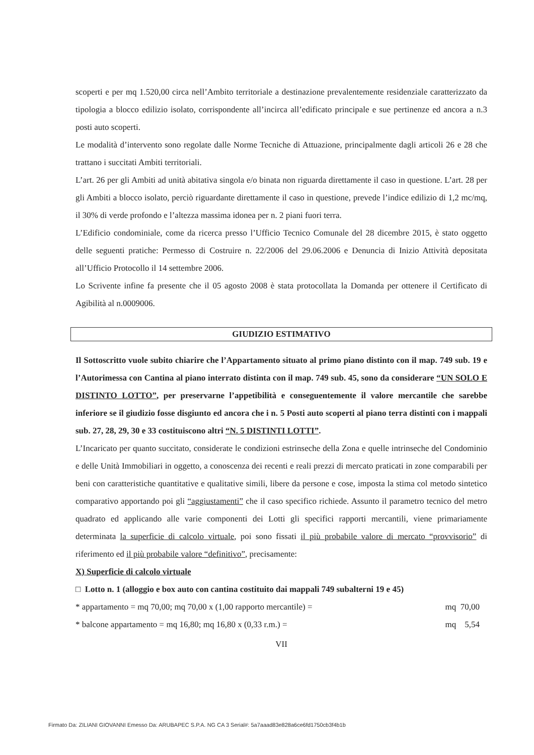scoperti e per mq 1.520,00 circa nell’Ambito territoriale a destinazione prevalentemente residenziale caratterizzato da tipologia a blocco edilizio isolato, corrispondente all’incirca all’edificato principale e sue pertinenze ed ancora a n.3 posti auto scoperti.
Le modalità d’intervento sono regolate dalle Norme Tecniche di Attuazione, principalmente dagli articoli 26 e 28 che trattano i succitati Ambiti territoriali.
L’art. 26 per gli Ambiti ad unità abitativa singola e/o binata non riguarda direttamente il caso in questione. L’art. 28 per gli Ambiti a blocco isolato, perciò riguardante direttamente il caso in questione, prevede l’indice edilizio di 1,2 mc/mq, il 30% di verde profondo e l’altezza massima idonea per n. 2 piani fuori terra.
L’Edificio condominiale, come da ricerca presso l’Ufficio Tecnico Comunale del 28 dicembre 2015, è stato oggetto delle seguenti pratiche: Permesso di Costruire n. 22/2006 del 29.06.2006 e Denuncia di Inizio Attività depositata all’Ufficio Protocollo il 14 settembre 2006.
Lo Scrivente infine fa presente che il 05 agosto 2008 è stata protocollata la Domanda per ottenere il Certificato di Agibilità al n.0009006.
GIUDIZIO ESTIMATIVO
Il Sottoscritto vuole subito chiarire che l’Appartamento situato al primo piano distinto con il map. 749 sub. 19 e l’Autorimessa con Cantina al piano interrato distinta con il map. 749 sub. 45, sono da considerare “UN SOLO E DISTINTO LOTTO”, per preservarne l’appetibilità e conseguentemente il valore mercantile che sarebbe inferiore se il giudizio fosse disgiunto ed ancora che i n. 5 Posti auto scoperti al piano terra distinti con i mappali sub. 27, 28, 29, 30 e 33 costituiscono altri “N. 5 DISTINTI LOTTI”.
L’Incaricato per quanto succitato, considerate le condizioni estrinseche della Zona e quelle intrinseche del Condominio e delle Unità Immobiliari in oggetto, a conoscenza dei recenti e reali prezzi di mercato praticati in zone comparabili per beni con caratteristiche quantitative e qualitative simili, libere da persone e cose, imposta la stima col metodo sintetico comparativo apportando poi gli “aggiustamenti” che il caso specifico richiede. Assunto il parametro tecnico del metro quadrato ed applicando alle varie componenti dei Lotti gli specifici rapporti mercantili, viene primariamente determinata la superficie di calcolo virtuale, poi sono fissati il più probabile valore di mercato “provvisorio” di riferimento ed il più probabile valore “definitivo”, precisamente:
X) Superficie di calcolo virtuale
□ Lotto n. 1 (alloggio e box auto con cantina costituito dai mappali 749 subalterni 19 e 45)
* appartamento = mq 70,00; mq 70,00 x (1,00 rapporto mercantile) = mq 70,00
* balcone appartamento = mq 16,80; mq 16,80 x (0,33 r.m.) = mq 5,54
VII
Firmato Da: ZILIANI GIOVANNI Emesso Da: ARUBAPEC S.P.A. NG CA 3 Serial#: 5a7aaad83e828a6ce6fd1750cb3f4b1b